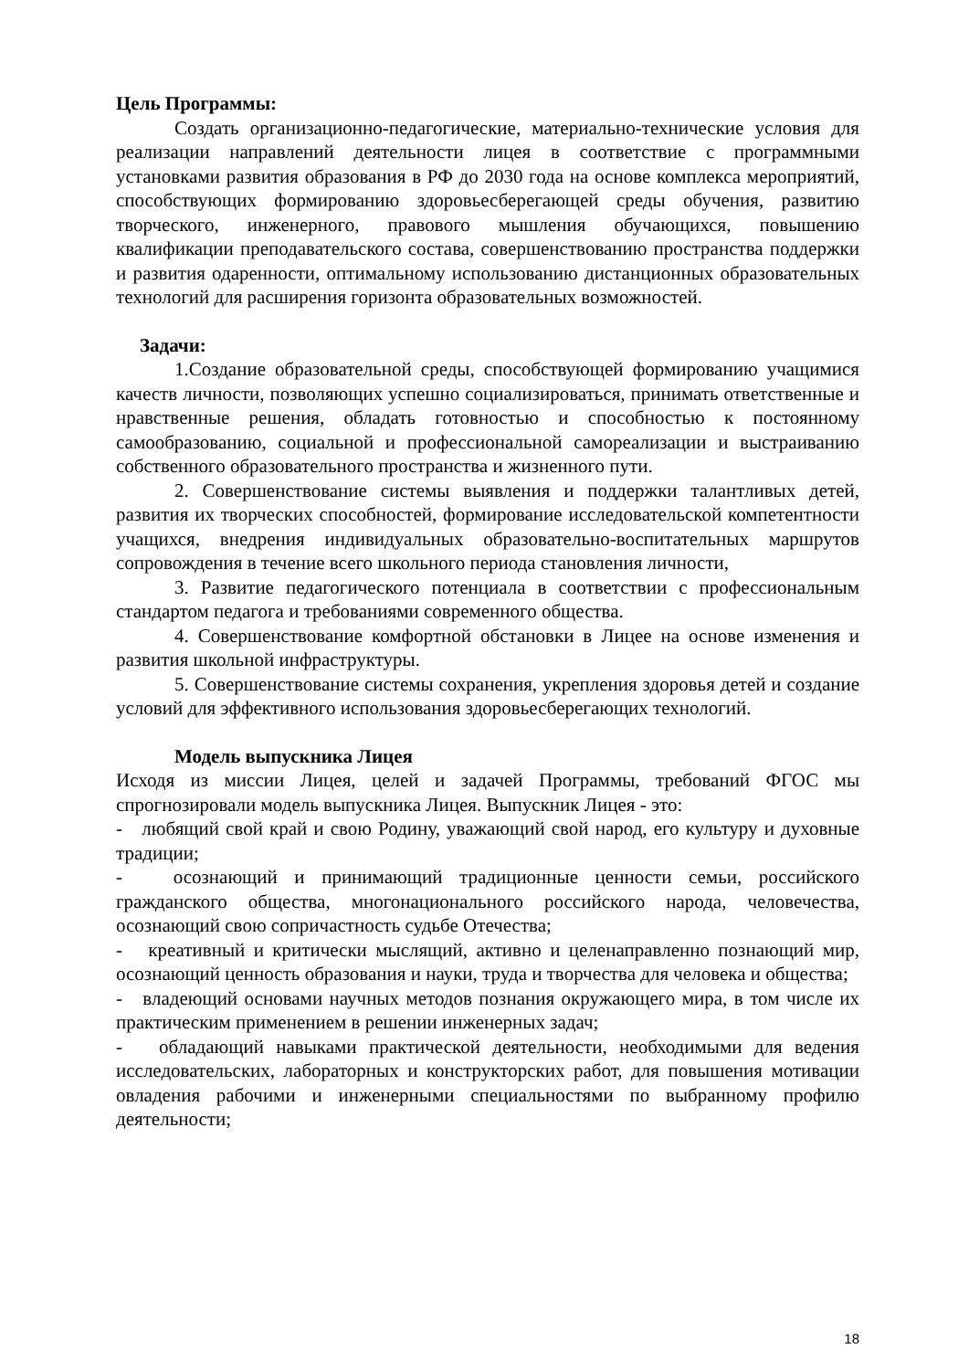Цель Программы:
Создать организационно-педагогические, материально-технические условия для реализации направлений деятельности лицея в соответствие с программными установками развития образования в РФ до 2030 года на основе комплекса мероприятий, способствующих формированию здоровьесберегающей среды обучения, развитию творческого, инженерного, правового мышления обучающихся, повышению квалификации преподавательского состава, совершенствованию пространства поддержки и развития одаренности, оптимальному использованию дистанционных образовательных технологий для расширения горизонта образовательных возможностей.
Задачи:
1.Создание образовательной среды, способствующей формированию учащимися качеств личности, позволяющих успешно социализироваться, принимать ответственные и нравственные решения, обладать готовностью и способностью к постоянному самообразованию, социальной и профессиональной самореализации и выстраиванию собственного образовательного пространства и жизненного пути.
2. Совершенствование системы выявления и поддержки талантливых детей, развития их творческих способностей, формирование исследовательской компетентности учащихся, внедрения индивидуальных образовательно-воспитательных маршрутов сопровождения в течение всего школьного периода становления личности,
3. Развитие педагогического потенциала в соответствии с профессиональным стандартом педагога и требованиями современного общества.
4. Совершенствование комфортной обстановки в Лицее на основе изменения и развития школьной инфраструктуры.
5. Совершенствование системы сохранения, укрепления здоровья детей и создание условий для эффективного использования здоровьесберегающих технологий.
Модель выпускника Лицея
Исходя из миссии Лицея, целей и задачей Программы, требований ФГОС мы спрогнозировали модель выпускника Лицея. Выпускник Лицея - это:
- любящий свой край и свою Родину, уважающий свой народ, его культуру и духовные традиции;
- осознающий и принимающий традиционные ценности семьи, российского гражданского общества, многонационального российского народа, человечества, осознающий свою сопричастность судьбе Отечества;
- креативный и критически мыслящий, активно и целенаправленно познающий мир, осознающий ценность образования и науки, труда и творчества для человека и общества;
- владеющий основами научных методов познания окружающего мира, в том числе их практическим применением в решении инженерных задач;
- обладающий навыками практической деятельности, необходимыми для ведения исследовательских, лабораторных и конструкторских работ, для повышения мотивации овладения рабочими и инженерными специальностями по выбранному профилю деятельности;
18